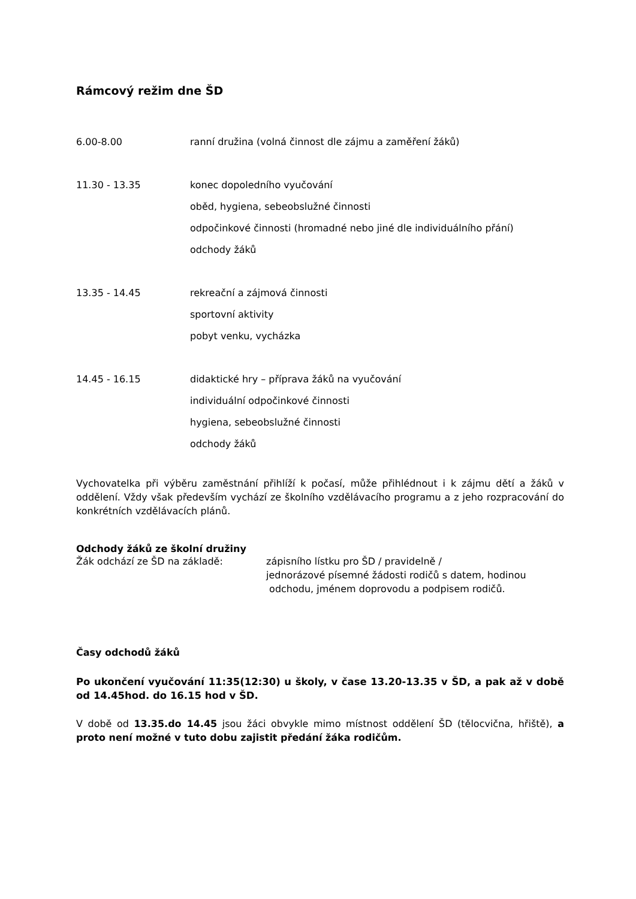Rámcový režim dne ŠD
6.00-8.00 ranní družina (volná činnost dle zájmu a zaměření žáků)
11.30 - 13.35 konec dopoledního vyučování
oběd, hygiena, sebeobslužné činnosti
odpočinkové činnosti (hromadné nebo jiné dle individuálního přání)
odchody žáků
13.35 - 14.45 rekreační a zájmová činnosti
sportovní aktivity
pobyt venku, vycházka
14.45 - 16.15 didaktické hry – příprava žáků na vyučování
individuální odpočinkové činnosti
hygiena, sebeobslužné činnosti
odchody žáků
Vychovatelka při výběru zaměstnání přihlíží k počasí, může přihlédnout i k zájmu dětí a žáků v oddělení. Vždy však především vychází ze školního vzdělávacího programu a z jeho rozpracování do konkrétních vzdělávacích plánů.
Odchody žáků ze školní družiny
Žák odchází ze ŠD na základě: zápisního lístku pro ŠD / pravidelně /
jednorázové písemné žádosti rodičů s datem, hodinou
odchodu, jménem doprovodu a podpisem rodičů.
Časy odchodů žáků
Po ukončení vyučování 11:35(12:30) u školy, v čase 13.20-13.35 v ŠD, a pak až v době od 14.45hod. do 16.15 hod v ŠD.
V době od 13.35.do 14.45 jsou žáci obvykle mimo místnost oddělení ŠD (tělocvična, hřiště), a proto není možné v tuto dobu zajistit předání žáka rodičům.